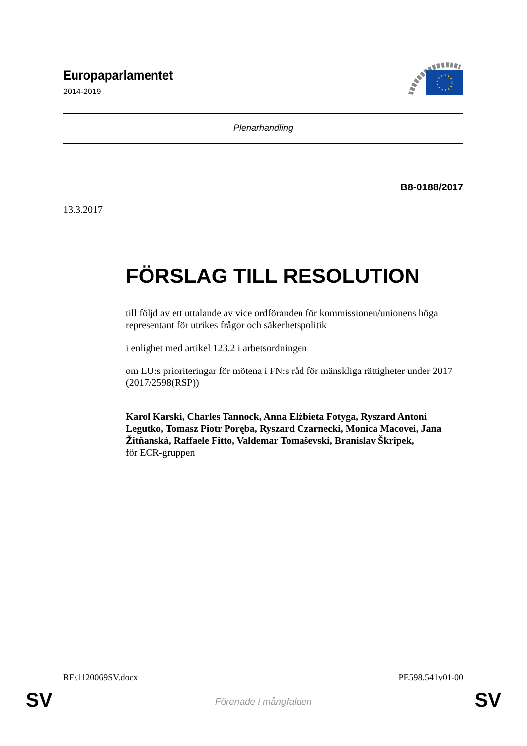Europaparlamentet
2014-2019
Plenarhandling
B8-0188/2017
13.3.2017
FÖRSLAG TILL RESOLUTION
till följd av ett uttalande av vice ordföranden för kommissionen/unionens höga representant för utrikes frågor och säkerhetspolitik
i enlighet med artikel 123.2 i arbetsordningen
om EU:s prioriteringar för mötena i FN:s råd för mänskliga rättigheter under 2017
(2017/2598(RSP))
Karol Karski, Charles Tannock, Anna Elżbieta Fotyga, Ryszard Antoni Legutko, Tomasz Piotr Poręba, Ryszard Czarnecki, Monica Macovei, Jana Žitňanská, Raffaele Fitto, Valdemar Tomaševski, Branislav Škripek,
för ECR-gruppen
RE\1120069SV.docx PE598.541v01-00
SV
Förenade i mångfalden SV